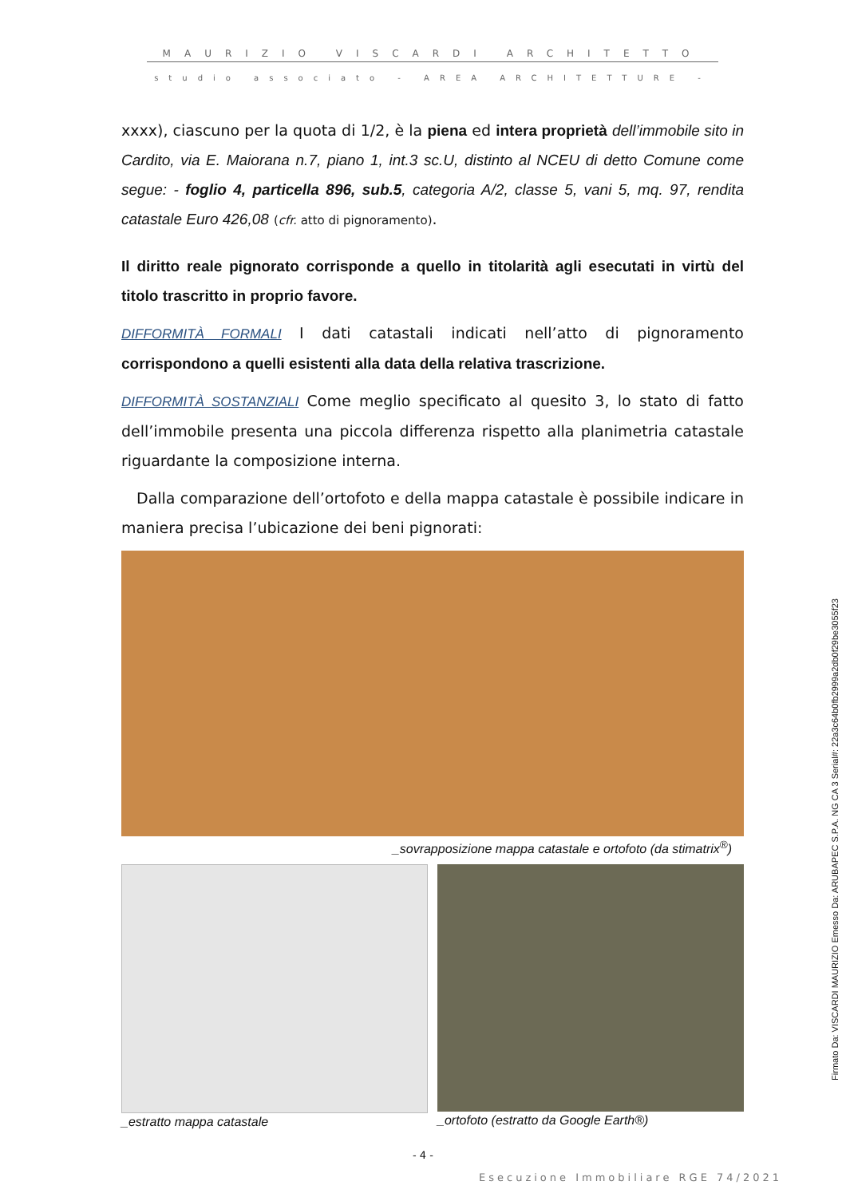MAURIZIO VISCARDI ARCHITETTO
studio associato - AREA ARCHITETTURE -
xxxx), ciascuno per la quota di 1/2, è la piena ed intera proprietà dell’immobile sito in Cardito, via E. Maiorana n.7, piano 1, int.3 sc.U, distinto al NCEU di detto Comune come segue: - foglio 4, particella 896, sub.5, categoria A/2, classe 5, vani 5, mq. 97, rendita catastale Euro 426,08 (cfr. atto di pignoramento).
Il diritto reale pignorato corrisponde a quello in titolarità agli esecutati in virtù del titolo trascritto in proprio favore.
DIFFORMITÀ FORMALI I dati catastali indicati nell’atto di pignoramento corrispondono a quelli esistenti alla data della relativa trascrizione.
DIFFORMITÀ SOSTANZIALI Come meglio specificato al quesito 3, lo stato di fatto dell’immobile presenta una piccola differenza rispetto alla planimetria catastale riguardante la composizione interna.
Dalla comparazione dell’ortofoto e della mappa catastale è possibile indicare in maniera precisa l’ubicazione dei beni pignorati:
_sovrapposizione mappa catastale e ortofoto (da stimatrix<sup>®</sup>)
_estratto mappa catastale _ortofoto (estratto da Google Earth®)
- 4 -
Esecuzione Immobiliare RGE 74/2021
Firmato Da: VISCARDI MAURIZIO Emesso Da: ARUBAPEC S.P.A. NG CA 3 Serial#: 22a3c64b0fb2999a2db0f29be3055f23